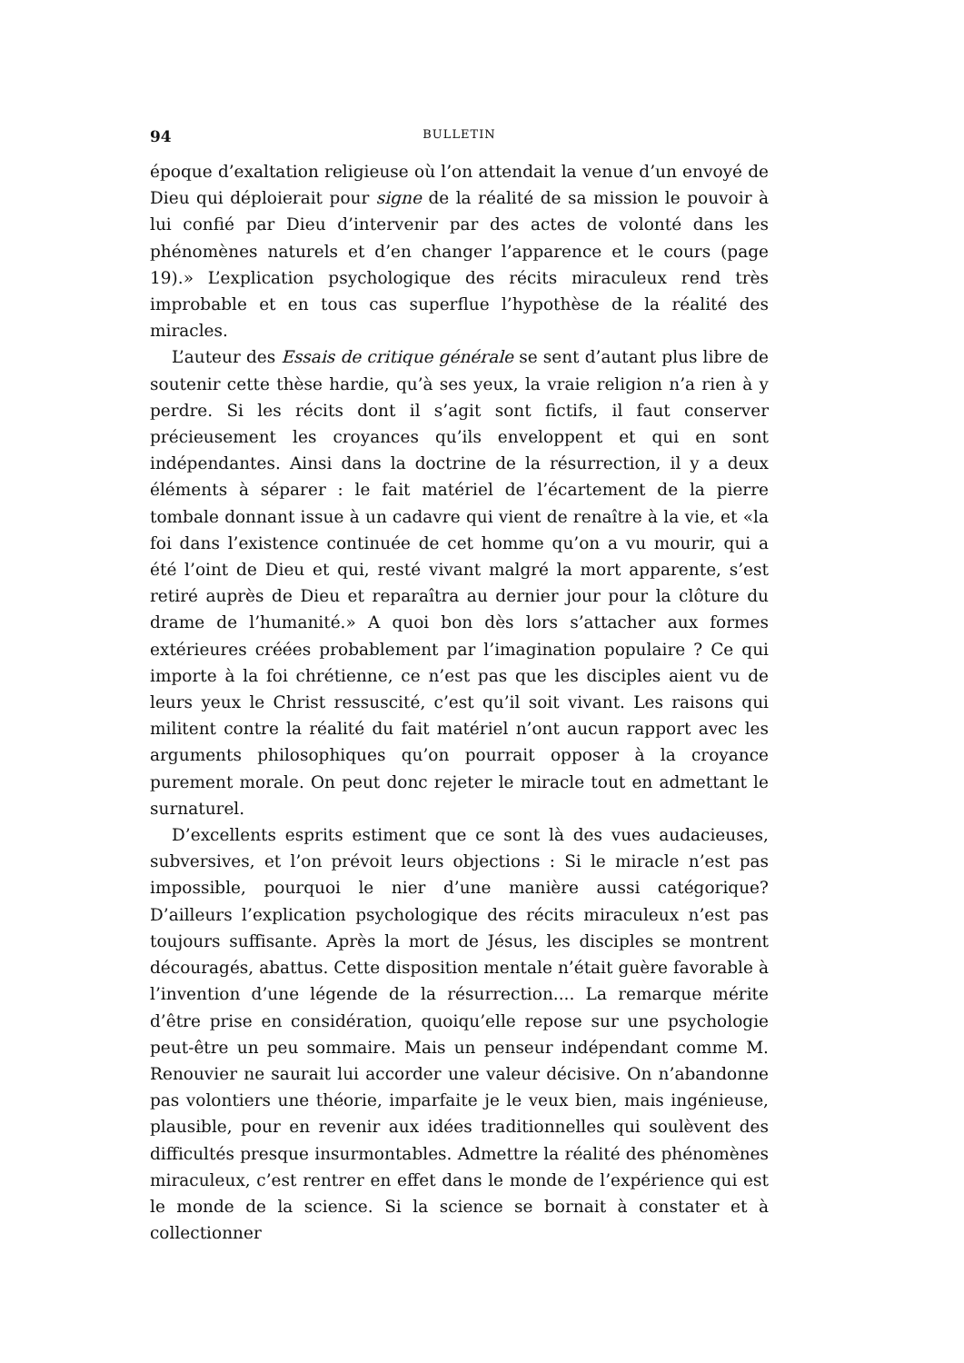94 BULLETIN
époque d’exaltation religieuse où l’on attendait la venue d’un envoyé de Dieu qui déploierait pour signe de la réalité de sa mission le pouvoir à lui confié par Dieu d’intervenir par des actes de volonté dans les phénomènes naturels et d’en changer l’apparence et le cours (page 19).» L’explication psychologique des récits miraculeux rend très improbable et en tous cas superflue l’hypothèse de la réalité des miracles.
L’auteur des Essais de critique générale se sent d’autant plus libre de soutenir cette thèse hardie, qu’à ses yeux, la vraie religion n’a rien à y perdre. Si les récits dont il s’agit sont fictifs, il faut conserver précieusement les croyances qu’ils enveloppent et qui en sont indépendantes. Ainsi dans la doctrine de la résurrection, il y a deux éléments à séparer : le fait matériel de l’écartement de la pierre tombale donnant issue à un cadavre qui vient de renaître à la vie, et «la foi dans l’existence continuée de cet homme qu’on a vu mourir, qui a été l’oint de Dieu et qui, resté vivant malgré la mort apparente, s’est retiré auprès de Dieu et reparaîtra au dernier jour pour la clôture du drame de l’humanité.» A quoi bon dès lors s’attacher aux formes extérieures créées probablement par l’imagination populaire ? Ce qui importe à la foi chrétienne, ce n’est pas que les disciples aient vu de leurs yeux le Christ ressuscité, c’est qu’il soit vivant. Les raisons qui militent contre la réalité du fait matériel n’ont aucun rapport avec les arguments philosophiques qu’on pourrait opposer à la croyance purement morale. On peut donc rejeter le miracle tout en admettant le surnaturel.
D’excellents esprits estiment que ce sont là des vues audacieuses, subversives, et l’on prévoit leurs objections : Si le miracle n’est pas impossible, pourquoi le nier d’une manière aussi catégorique? D’ailleurs l’explication psychologique des récits miraculeux n’est pas toujours suffisante. Après la mort de Jésus, les disciples se montrent découragés, abattus. Cette disposition mentale n’était guère favorable à l’invention d’une légende de la résurrection.... La remarque mérite d’être prise en considération, quoiqu’elle repose sur une psychologie peut-être un peu sommaire. Mais un penseur indépendant comme M. Renouvier ne saurait lui accorder une valeur décisive. On n’abandonne pas volontiers une théorie, imparfaite je le veux bien, mais ingénieuse, plausible, pour en revenir aux idées traditionnelles qui soulèvent des difficultés presque insurmontables. Admettre la réalité des phénomènes miraculeux, c’est rentrer en effet dans le monde de l’expérience qui est le monde de la science. Si la science se bornait à constater et à collectionner